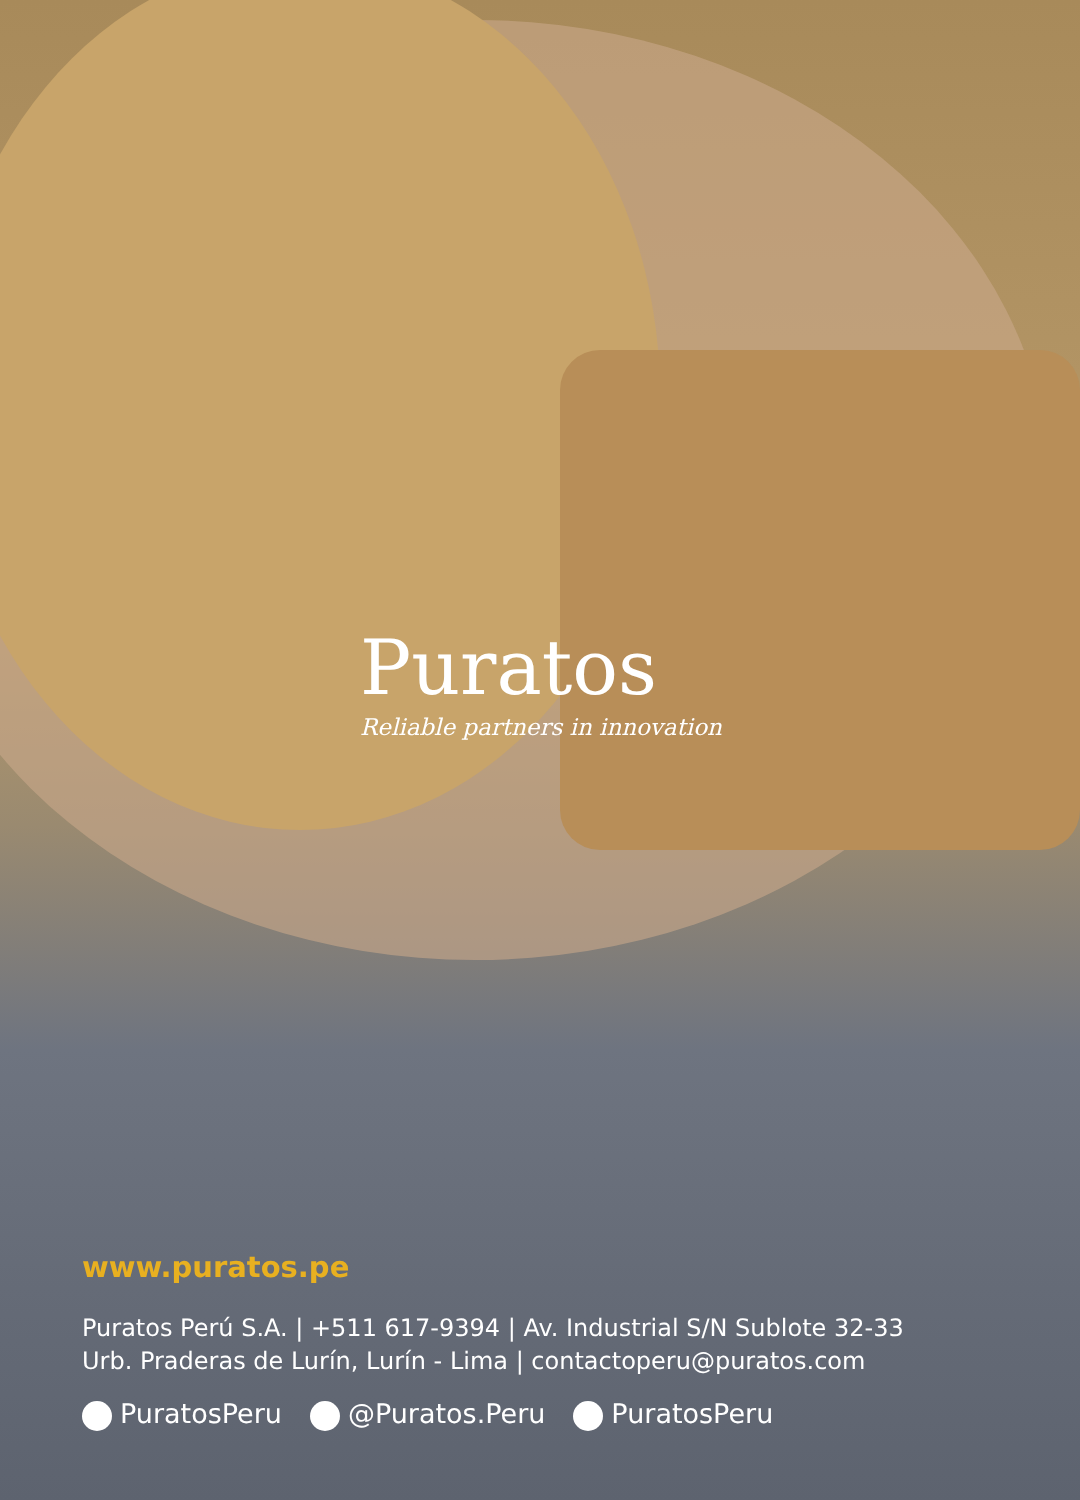Puratos
Reliable partners in innovation
www.puratos.pe
Puratos Perú S.A. | +511 617-9394 | Av. Industrial S/N Sublote 32-33
Urb. Praderas de Lurín, Lurín - Lima | contactoperu@puratos.com
PuratosPeru @Puratos.Peru PuratosPeru